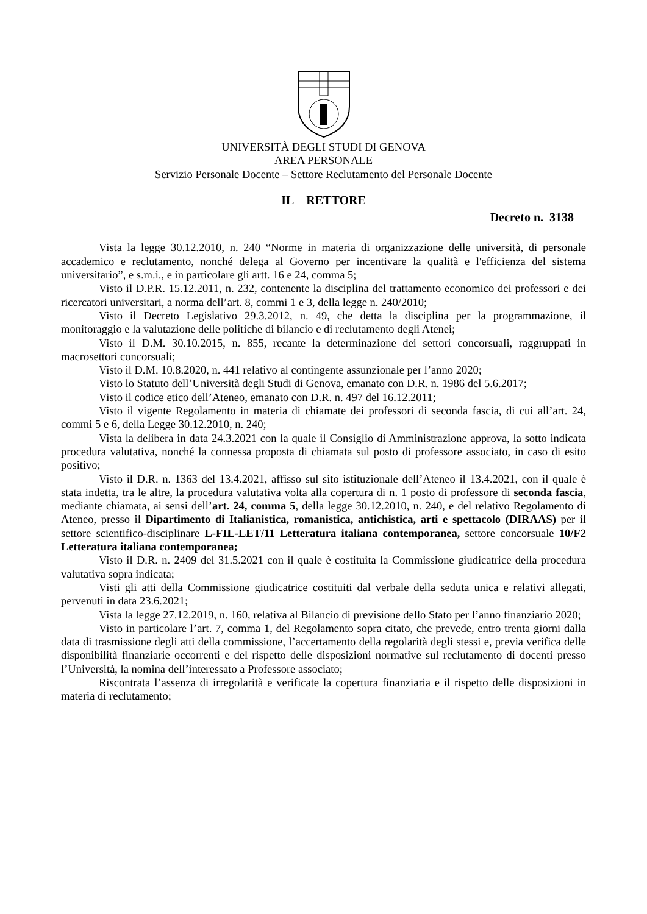UNIVERSITÀ DEGLI STUDI DI GENOVA
AREA PERSONALE
Servizio Personale Docente – Settore Reclutamento del Personale Docente
IL RETTORE
Decreto n. 3138
Vista la legge 30.12.2010, n. 240 “Norme in materia di organizzazione delle università, di personale accademico e reclutamento, nonché delega al Governo per incentivare la qualità e l'efficienza del sistema universitario”, e s.m.i., e in particolare gli artt. 16 e 24, comma 5;
Visto il D.P.R. 15.12.2011, n. 232, contenente la disciplina del trattamento economico dei professori e dei ricercatori universitari, a norma dell’art. 8, commi 1 e 3, della legge n. 240/2010;
Visto il Decreto Legislativo 29.3.2012, n. 49, che detta la disciplina per la programmazione, il monitoraggio e la valutazione delle politiche di bilancio e di reclutamento degli Atenei;
Visto il D.M. 30.10.2015, n. 855, recante la determinazione dei settori concorsuali, raggruppati in macrosettori concorsuali;
Visto il D.M. 10.8.2020, n. 441 relativo al contingente assunzionale per l’anno 2020;
Visto lo Statuto dell’Università degli Studi di Genova, emanato con D.R. n. 1986 del 5.6.2017;
Visto il codice etico dell’Ateneo, emanato con D.R. n. 497 del 16.12.2011;
Visto il vigente Regolamento in materia di chiamate dei professori di seconda fascia, di cui all’art. 24, commi 5 e 6, della Legge 30.12.2010, n. 240;
Vista la delibera in data 24.3.2021 con la quale il Consiglio di Amministrazione approva, la sotto indicata procedura valutativa, nonché la connessa proposta di chiamata sul posto di professore associato, in caso di esito positivo;
Visto il D.R. n. 1363 del 13.4.2021, affisso sul sito istituzionale dell’Ateneo il 13.4.2021, con il quale è stata indetta, tra le altre, la procedura valutativa volta alla copertura di n. 1 posto di professore di seconda fascia, mediante chiamata, ai sensi dell’art. 24, comma 5, della legge 30.12.2010, n. 240, e del relativo Regolamento di Ateneo, presso il Dipartimento di Italianistica, romanistica, antichistica, arti e spettacolo (DIRAAS) per il settore scientifico-disciplinare L-FIL-LET/11 Letteratura italiana contemporanea, settore concorsuale 10/F2 Letteratura italiana contemporanea;
Visto il D.R. n. 2409 del 31.5.2021 con il quale è costituita la Commissione giudicatrice della procedura valutativa sopra indicata;
Visti gli atti della Commissione giudicatrice costituiti dal verbale della seduta unica e relativi allegati, pervenuti in data 23.6.2021;
Vista la legge 27.12.2019, n. 160, relativa al Bilancio di previsione dello Stato per l’anno finanziario 2020;
Visto in particolare l’art. 7, comma 1, del Regolamento sopra citato, che prevede, entro trenta giorni dalla data di trasmissione degli atti della commissione, l’accertamento della regolarità degli stessi e, previa verifica delle disponibilità finanziarie occorrenti e del rispetto delle disposizioni normative sul reclutamento di docenti presso l’Università, la nomina dell’interessato a Professore associato;
Riscontrata l’assenza di irregolarità e verificate la copertura finanziaria e il rispetto delle disposizioni in materia di reclutamento;